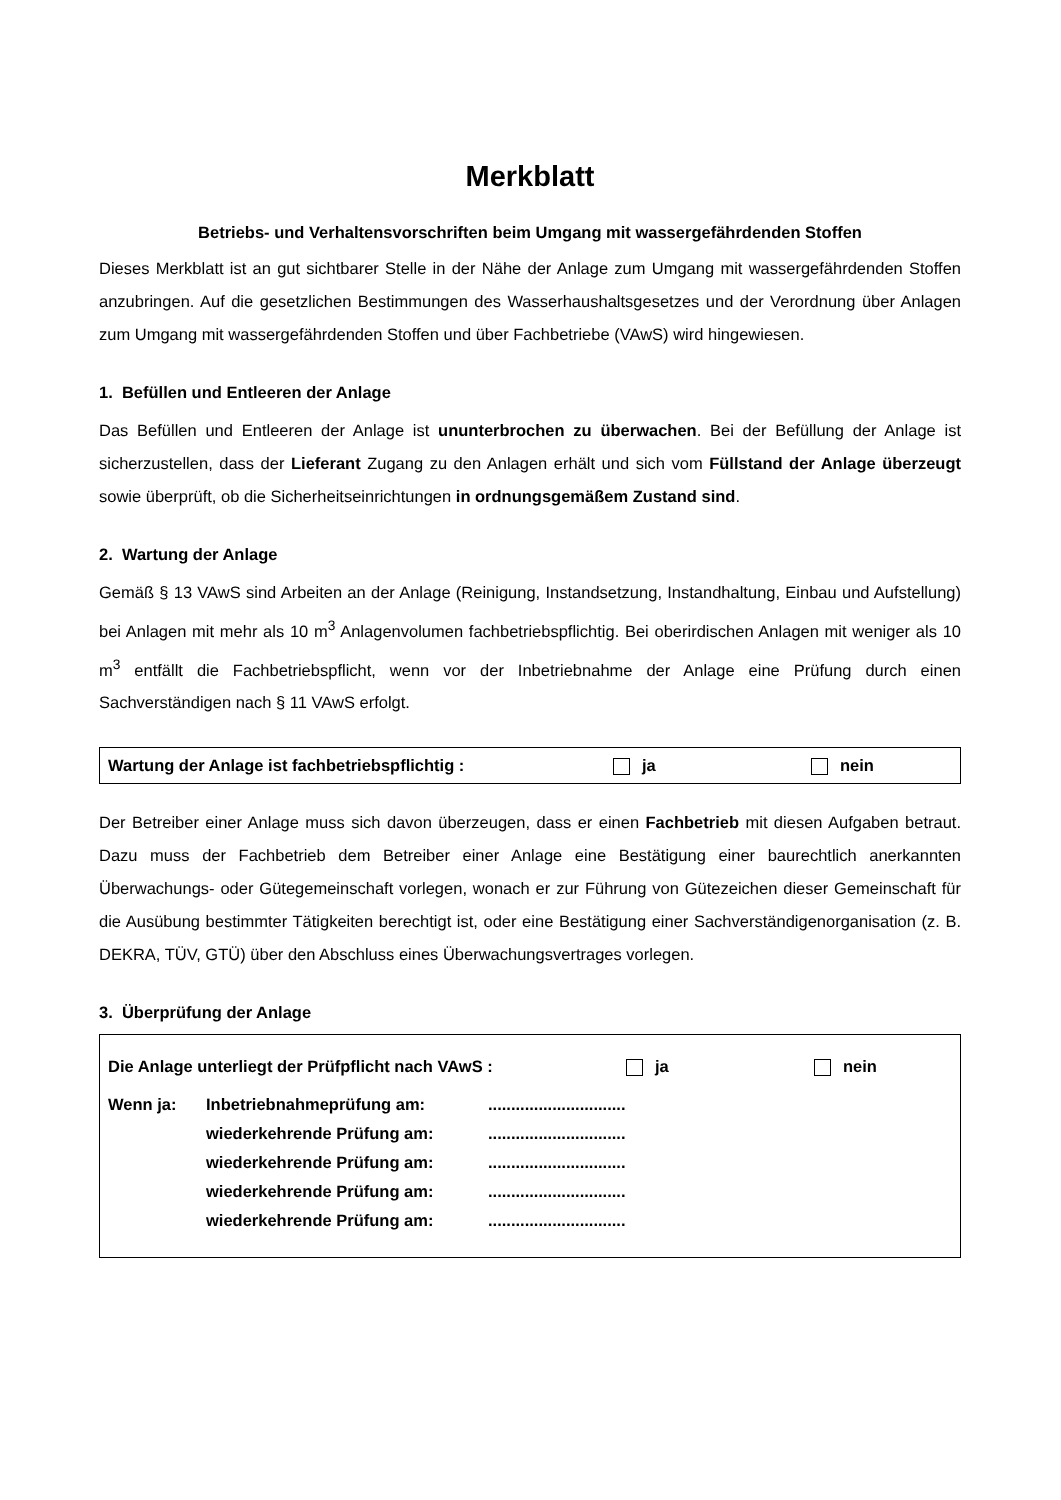Merkblatt
Betriebs- und Verhaltensvorschriften beim Umgang mit wassergefährdenden Stoffen
Dieses Merkblatt ist an gut sichtbarer Stelle in der Nähe der Anlage zum Umgang mit wassergefährdenden Stoffen anzubringen. Auf die gesetzlichen Bestimmungen des Wasserhaushaltsgesetzes und der Verordnung über Anlagen zum Umgang mit wassergefährdenden Stoffen und über Fachbetriebe (VAwS) wird hingewiesen.
1. Befüllen und Entleeren der Anlage
Das Befüllen und Entleeren der Anlage ist ununterbrochen zu überwachen. Bei der Befüllung der Anlage ist sicherzustellen, dass der Lieferant Zugang zu den Anlagen erhält und sich vom Füllstand der Anlage überzeugt sowie überprüft, ob die Sicherheitseinrichtungen in ordnungsgemäßem Zustand sind.
2. Wartung der Anlage
Gemäß § 13 VAwS sind Arbeiten an der Anlage (Reinigung, Instandsetzung, Instandhaltung, Einbau und Aufstellung) bei Anlagen mit mehr als 10 m<sup>3</sup> Anlagenvolumen fachbetriebspflichtig. Bei oberirdischen Anlagen mit weniger als 10 m<sup>3</sup> entfällt die Fachbetriebspflicht, wenn vor der Inbetriebnahme der Anlage eine Prüfung durch einen Sachverständigen nach § 11 VAwS erfolgt.
Wartung der Anlage ist fachbetriebspflichtig : ja nein
Der Betreiber einer Anlage muss sich davon überzeugen, dass er einen Fachbetrieb mit diesen Aufgaben betraut. Dazu muss der Fachbetrieb dem Betreiber einer Anlage eine Bestätigung einer baurechtlich anerkannten Überwachungs- oder Gütegemeinschaft vorlegen, wonach er zur Führung von Gütezeichen dieser Gemeinschaft für die Ausübung bestimmter Tätigkeiten berechtigt ist, oder eine Bestätigung einer Sachverständigenorganisation (z. B. DEKRA, TÜV, GTÜ) über den Abschluss eines Überwachungsvertrages vorlegen.
3. Überprüfung der Anlage
Die Anlage unterliegt der Prüfpflicht nach VAwS : ja nein
Wenn ja: Inbetriebnahmeprüfung am:..............................
wiederkehrende Prüfung am:..............................
wiederkehrende Prüfung am:..............................
wiederkehrende Prüfung am:..............................
wiederkehrende Prüfung am:..............................